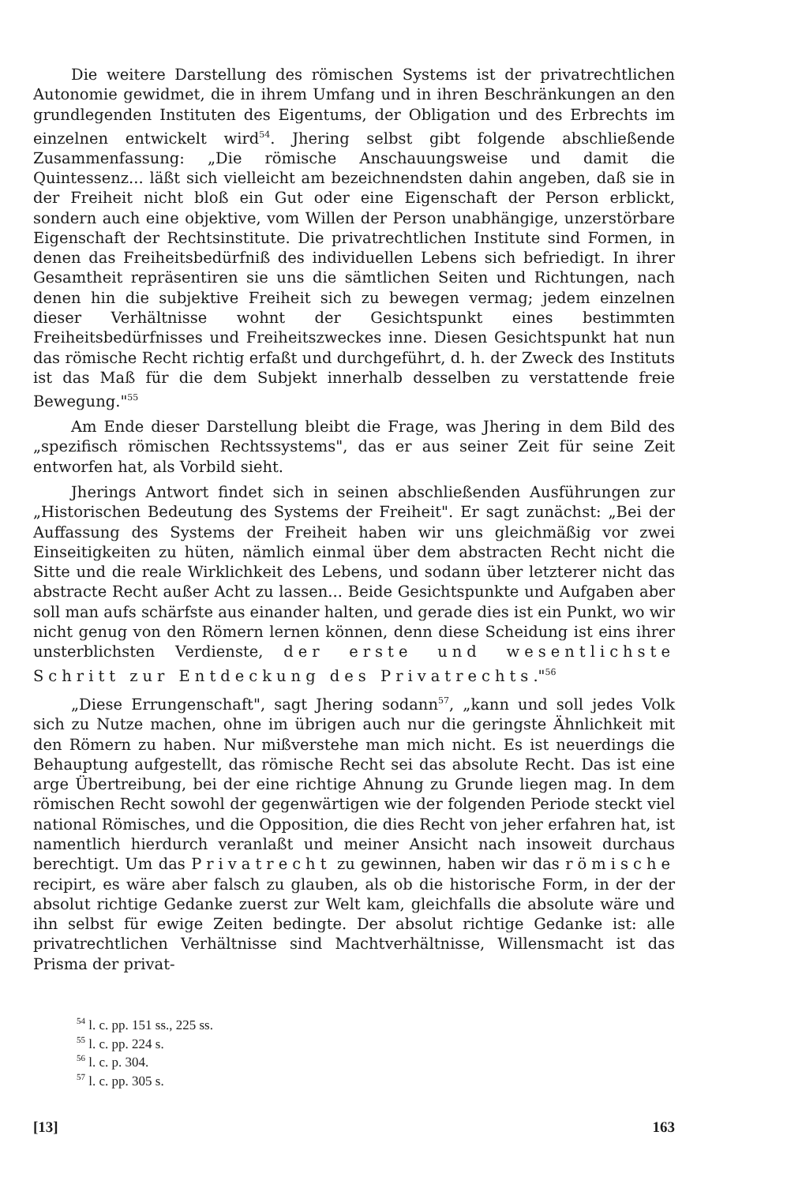Die weitere Darstellung des römischen Systems ist der privatrechtlichen Autonomie gewidmet, die in ihrem Umfang und in ihren Beschränkungen an den grundlegenden Instituten des Eigentums, der Obligation und des Erbrechts im einzelnen entwickelt wird<sup>54</sup>. Jhering selbst gibt folgende abschließende Zusammenfassung: „Die römische Anschauungsweise und damit die Quintessenz... läßt sich vielleicht am bezeichnendsten dahin angeben, daß sie in der Freiheit nicht bloß ein Gut oder eine Eigenschaft der Person erblickt, sondern auch eine objektive, vom Willen der Person unabhängige, unzerstörbare Eigenschaft der Rechtsinstitute. Die privatrechtlichen Institute sind Formen, in denen das Freiheitsbedürfniß des individuellen Lebens sich befriedigt. In ihrer Gesamtheit repräsentiren sie uns die sämtlichen Seiten und Richtungen, nach denen hin die subjektive Freiheit sich zu bewegen vermag; jedem einzelnen dieser Verhältnisse wohnt der Gesichtspunkt eines bestimmten Freiheitsbedürfnisses und Freiheitszweckes inne. Diesen Gesichtspunkt hat nun das römische Recht richtig erfaßt und durchgeführt, d. h. der Zweck des Instituts ist das Maß für die dem Subjekt innerhalb desselben zu verstattende freie Bewegung."<sup>55</sup>
Am Ende dieser Darstellung bleibt die Frage, was Jhering in dem Bild des „spezifisch römischen Rechtssystems", das er aus seiner Zeit für seine Zeit entworfen hat, als Vorbild sieht.
Jherings Antwort findet sich in seinen abschließenden Ausführungen zur „Historischen Bedeutung des Systems der Freiheit". Er sagt zunächst: „Bei der Auffassung des Systems der Freiheit haben wir uns gleichmäßig vor zwei Einseitigkeiten zu hüten, nämlich einmal über dem abstracten Recht nicht die Sitte und die reale Wirklichkeit des Lebens, und sodann über letzterer nicht das abstracte Recht außer Acht zu lassen... Beide Gesichtspunkte und Aufgaben aber soll man aufs schärfste aus einander halten, und gerade dies ist ein Punkt, wo wir nicht genug von den Römern lernen können, denn diese Scheidung ist eins ihrer unsterblichsten Verdienste, der erste und wesentlichste Schritt zur Entdeckung des Privatrechts."<sup>56</sup>
„Diese Errungenschaft", sagt Jhering sodann<sup>57</sup>, „kann und soll jedes Volk sich zu Nutze machen, ohne im übrigen auch nur die geringste Ähnlichkeit mit den Römern zu haben. Nur mißverstehe man mich nicht. Es ist neuerdings die Behauptung aufgestellt, das römische Recht sei das absolute Recht. Das ist eine arge Übertreibung, bei der eine richtige Ahnung zu Grunde liegen mag. In dem römischen Recht sowohl der gegenwärtigen wie der folgenden Periode steckt viel national Römisches, und die Opposition, die dies Recht von jeher erfahren hat, ist namentlich hierdurch veranlaßt und meiner Ansicht nach insoweit durchaus berechtigt. Um das Privatrecht zu gewinnen, haben wir das römische recipirt, es wäre aber falsch zu glauben, als ob die historische Form, in der der absolut richtige Gedanke zuerst zur Welt kam, gleichfalls die absolute wäre und ihn selbst für ewige Zeiten bedingte. Der absolut richtige Gedanke ist: alle privatrechtlichen Verhältnisse sind Machtverhältnisse, Willensmacht ist das Prisma der privat-
<sup>54</sup> l. c. pp. 151 ss., 225 ss.
<sup>55</sup> l. c. pp. 224 s.
<sup>56</sup> l. c. p. 304.
<sup>57</sup> l. c. pp. 305 s.
[13] 163